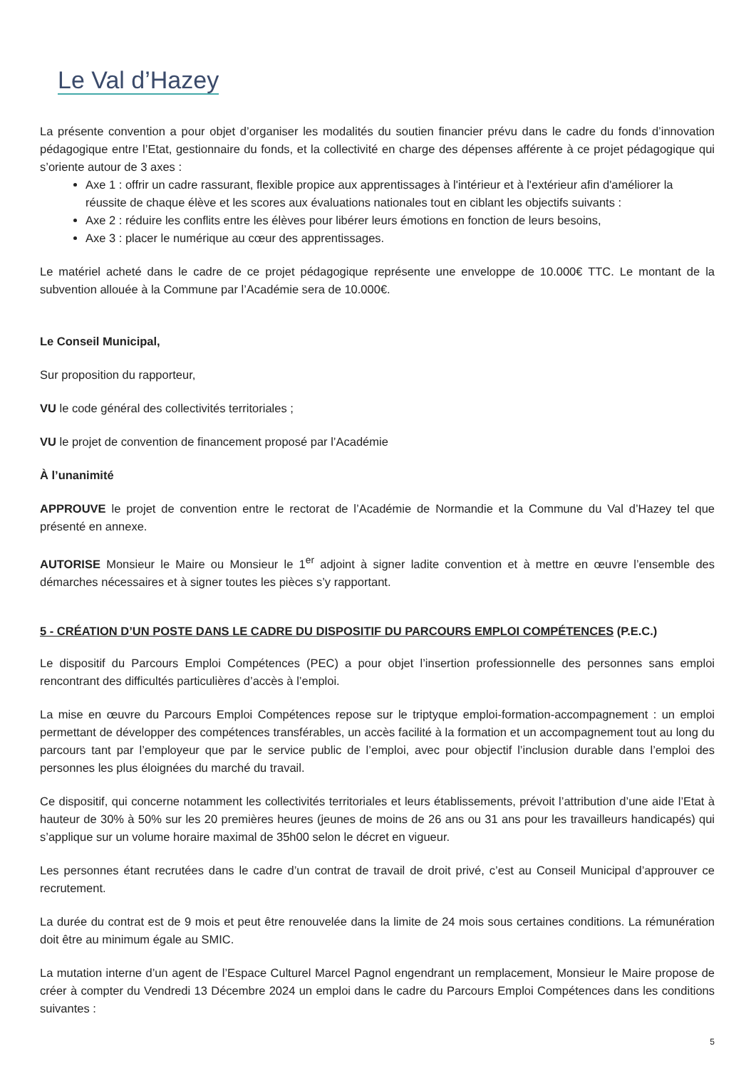Le Val d’Hazey
La présente convention a pour objet d’organiser les modalités du soutien financier prévu dans le cadre du fonds d’innovation pédagogique entre l’Etat, gestionnaire du fonds, et la collectivité en charge des dépenses afférente à ce projet pédagogique qui s’oriente autour de 3 axes :
Axe 1 : offrir un cadre rassurant, flexible propice aux apprentissages à l'intérieur et à l'extérieur afin d'améliorer la réussite de chaque élève et les scores aux évaluations nationales tout en ciblant les objectifs suivants :
Axe 2 : réduire les conflits entre les élèves pour libérer leurs émotions en fonction de leurs besoins,
Axe 3 : placer le numérique au cœur des apprentissages.
Le matériel acheté dans le cadre de ce projet pédagogique représente une enveloppe de 10.000€ TTC. Le montant de la subvention allouée à la Commune par l’Académie sera de 10.000€.
Le Conseil Municipal,
Sur proposition du rapporteur,
VU le code général des collectivités territoriales ;
VU le projet de convention de financement proposé par l’Académie
À l’unanimité
APPROUVE le projet de convention entre le rectorat de l’Académie de Normandie et la Commune du Val d’Hazey tel que présenté en annexe.
AUTORISE Monsieur le Maire ou Monsieur le 1<sup>er</sup> adjoint à signer ladite convention et à mettre en œuvre l’ensemble des démarches nécessaires et à signer toutes les pièces s’y rapportant.
5 - CRÉATION D’UN POSTE DANS LE CADRE DU DISPOSITIF DU PARCOURS EMPLOI COMPÉTENCES (P.E.C.)
Le dispositif du Parcours Emploi Compétences (PEC) a pour objet l’insertion professionnelle des personnes sans emploi rencontrant des difficultés particulières d’accès à l’emploi.
La mise en œuvre du Parcours Emploi Compétences repose sur le triptyque emploi-formation-accompagnement : un emploi permettant de développer des compétences transférables, un accès facilité à la formation et un accompagnement tout au long du parcours tant par l’employeur que par le service public de l’emploi, avec pour objectif l’inclusion durable dans l’emploi des personnes les plus éloignées du marché du travail.
Ce dispositif, qui concerne notamment les collectivités territoriales et leurs établissements, prévoit l’attribution d’une aide l’Etat à hauteur de 30% à 50% sur les 20 premières heures (jeunes de moins de 26 ans ou 31 ans pour les travailleurs handicapés) qui s’applique sur un volume horaire maximal de 35h00 selon le décret en vigueur.
Les personnes étant recrutées dans le cadre d’un contrat de travail de droit privé, c’est au Conseil Municipal d’approuver ce recrutement.
La durée du contrat est de 9 mois et peut être renouvelée dans la limite de 24 mois sous certaines conditions. La rémunération doit être au minimum égale au SMIC.
La mutation interne d’un agent de l’Espace Culturel Marcel Pagnol engendrant un remplacement, Monsieur le Maire propose de créer à compter du Vendredi 13 Décembre 2024 un emploi dans le cadre du Parcours Emploi Compétences dans les conditions suivantes :
5